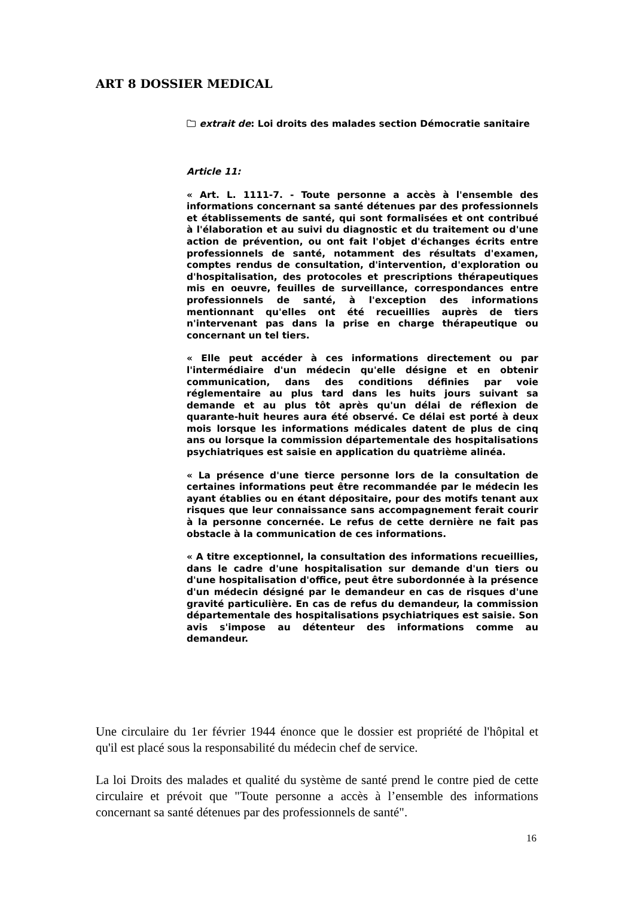ART 8 DOSSIER MEDICAL
🗀 extrait de: Loi droits des malades section Démocratie sanitaire
Article 11:
« Art. L. 1111-7. - Toute personne a accès à l'ensemble des informations concernant sa santé détenues par des professionnels et établissements de santé, qui sont formalisées et ont contribué à l'élaboration et au suivi du diagnostic et du traitement ou d'une action de prévention, ou ont fait l'objet d'échanges écrits entre professionnels de santé, notamment des résultats d'examen, comptes rendus de consultation, d'intervention, d'exploration ou d'hospitalisation, des protocoles et prescriptions thérapeutiques mis en oeuvre, feuilles de surveillance, correspondances entre professionnels de santé, à l'exception des informations mentionnant qu'elles ont été recueillies auprès de tiers n'intervenant pas dans la prise en charge thérapeutique ou concernant un tel tiers.
« Elle peut accéder à ces informations directement ou par l'intermédiaire d'un médecin qu'elle désigne et en obtenir communication, dans des conditions définies par voie réglementaire au plus tard dans les huits jours suivant sa demande et au plus tôt après qu'un délai de réflexion de quarante-huit heures aura été observé. Ce délai est porté à deux mois lorsque les informations médicales datent de plus de cinq ans ou lorsque la commission départementale des hospitalisations psychiatriques est saisie en application du quatrième alinéa.
« La présence d'une tierce personne lors de la consultation de certaines informations peut être recommandée par le médecin les ayant établies ou en étant dépositaire, pour des motifs tenant aux risques que leur connaissance sans accompagnement ferait courir à la personne concernée. Le refus de cette dernière ne fait pas obstacle à la communication de ces informations.
« A titre exceptionnel, la consultation des informations recueillies, dans le cadre d'une hospitalisation sur demande d'un tiers ou d'une hospitalisation d'office, peut être subordonnée à la présence d'un médecin désigné par le demandeur en cas de risques d'une gravité particulière. En cas de refus du demandeur, la commission départementale des hospitalisations psychiatriques est saisie. Son avis s'impose au détenteur des informations comme au demandeur.
Une circulaire du 1er février 1944 énonce que le dossier est propriété de l'hôpital et qu'il est placé sous la responsabilité du médecin chef de service.
La loi Droits des malades et qualité du système de santé prend le contre pied de cette circulaire et prévoit que "Toute personne a accès à l’ensemble des informations concernant sa santé détenues par des professionnels de santé".
16